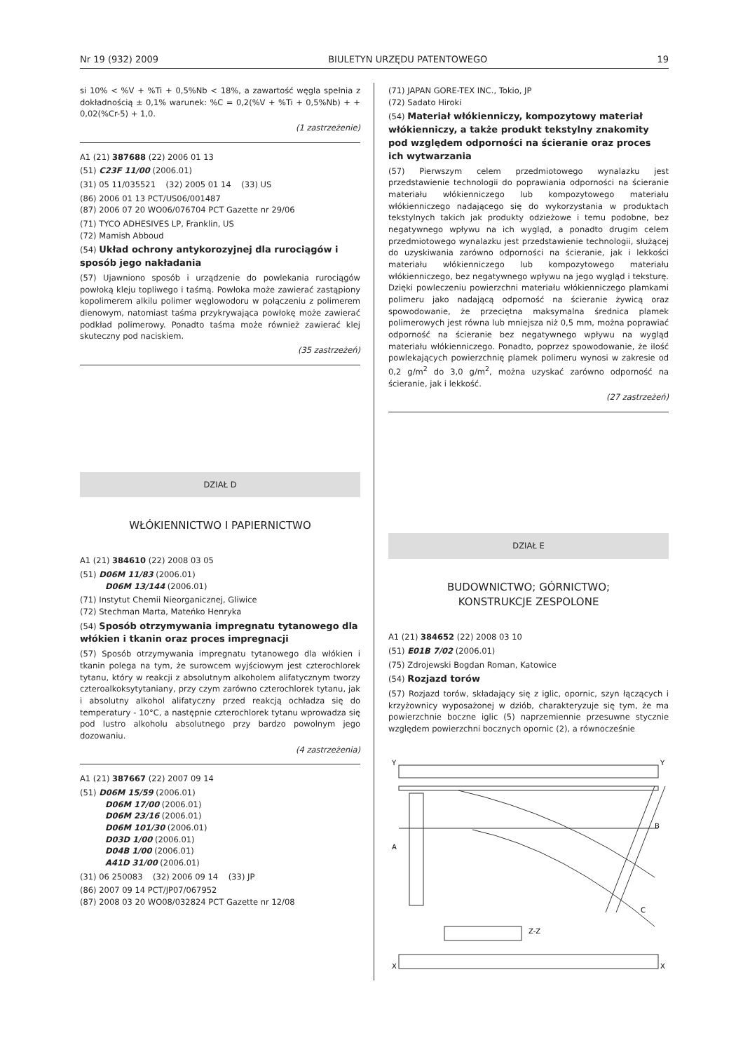Nr 19 (932) 2009 BIULETYN URZĘDU PATENTOWEGO 19
si 10% < %V + %Ti + 0,5%Nb < 18%, a zawartość węgla spełnia z dokładnością ± 0,1% warunek: %C = 0,2(%V + %Ti + 0,5%Nb) + + 0,02(%Cr-5) + 1,0.
(1 zastrzeżenie)
A1 (21) 387688 (22) 2006 01 13
(51) C23F 11/00 (2006.01)
(31) 05 11/035521 (32) 2005 01 14 (33) US
(86) 2006 01 13 PCT/US06/001487
(87) 2006 07 20 WO06/076704 PCT Gazette nr 29/06
(71) TYCO ADHESIVES LP, Franklin, US
(72) Mamish Abboud
(54) Układ ochrony antykorozyjnej dla rurociągów i sposób jego nakładania
(57) Ujawniono sposób i urządzenie do powlekania rurociągów powłoką kleju topliwego i taśmą. Powłoka może zawierać zastąpiony kopolimerem alkilu polimer węglowodoru w połączeniu z polimerem dienowym, natomiast taśma przykrywająca powłokę może zawierać podkład polimerowy. Ponadto taśma może również zawierać klej skuteczny pod naciskiem.
(35 zastrzeżeń)
DZIAŁ D
WŁÓKIENNICTWO I PAPIERNICTWO
A1 (21) 384610 (22) 2008 03 05
(51) D06M 11/83 (2006.01)
D06M 13/144 (2006.01)
(71) Instytut Chemii Nieorganicznej, Gliwice
(72) Stechman Marta, Mateńko Henryka
(54) Sposób otrzymywania impregnatu tytanowego dla włókien i tkanin oraz proces impregnacji
(57) Sposób otrzymywania impregnatu tytanowego dla włókien i tkanin polega na tym, że surowcem wyjściowym jest czterochlorek tytanu, który w reakcji z absolutnym alkoholem alifatycznym tworzy czteroalkoksytytaniany, przy czym zarówno czterochlorek tytanu, jak i absolutny alkohol alifatyczny przed reakcją ochładza się do temperatury - 10°C, a następnie czterochlorek tytanu wprowadza się pod lustro alkoholu absolutnego przy bardzo powolnym jego dozowaniu.
(4 zastrzeżenia)
A1 (21) 387667 (22) 2007 09 14
(51) D06M 15/59 (2006.01)
D06M 17/00 (2006.01)
D06M 23/16 (2006.01)
D06M 101/30 (2006.01)
D03D 1/00 (2006.01)
D04B 1/00 (2006.01)
A41D 31/00 (2006.01)
(31) 06 250083 (32) 2006 09 14 (33) JP
(86) 2007 09 14 PCT/JP07/067952
(87) 2008 03 20 WO08/032824 PCT Gazette nr 12/08
(71) JAPAN GORE-TEX INC., Tokio, JP
(72) Sadato Hiroki
(54) Materiał włókienniczy, kompozytowy materiał włókienniczy, a także produkt tekstylny znakomity pod względem odporności na ścieranie oraz proces ich wytwarzania
(57) Pierwszym celem przedmiotowego wynalazku jest przedstawienie technologii do poprawiania odporności na ścieranie materiału włókienniczego lub kompozytowego materiału włókienniczego nadającego się do wykorzystania w produktach tekstylnych takich jak produkty odzieżowe i temu podobne, bez negatywnego wpływu na ich wygląd, a ponadto drugim celem przedmiotowego wynalazku jest przedstawienie technologii, służącej do uzyskiwania zarówno odporności na ścieranie, jak i lekkości materiału włókienniczego lub kompozytowego materiału włókienniczego, bez negatywnego wpływu na jego wygląd i teksturę. Dzięki powleczeniu powierzchni materiału włókienniczego plamkami polimeru jako nadającą odporność na ścieranie żywicą oraz spowodowanie, że przeciętna maksymalna średnica plamek polimerowych jest równa lub mniejsza niż 0,5 mm, można poprawiać odporność na ścieranie bez negatywnego wpływu na wygląd materiału włókienniczego. Ponadto, poprzez spowodowanie, że ilość powlekających powierzchnię plamek polimeru wynosi w zakresie od 0,2 g/m<sup>2</sup> do 3,0 g/m<sup>2</sup>, można uzyskać zarówno odporność na ścieranie, jak i lekkość.
(27 zastrzeżeń)
DZIAŁ E
BUDOWNICTWO; GÓRNICTWO;
KONSTRUKCJE ZESPOLONE
A1 (21) 384652 (22) 2008 03 10
(51) E01B 7/02 (2006.01)
(75) Zdrojewski Bogdan Roman, Katowice
(54) Rozjazd torów
(57) Rozjazd torów, składający się z iglic, opornic, szyn łączących i krzyżownicy wyposażonej w dziób, charakteryzuje się tym, że ma powierzchnie boczne iglic (5) naprzemiennie przesuwne stycznie względem powierzchni bocznych opornic (2), a równocześnie
Y
Y
A
B
C
X
X
Z-Z